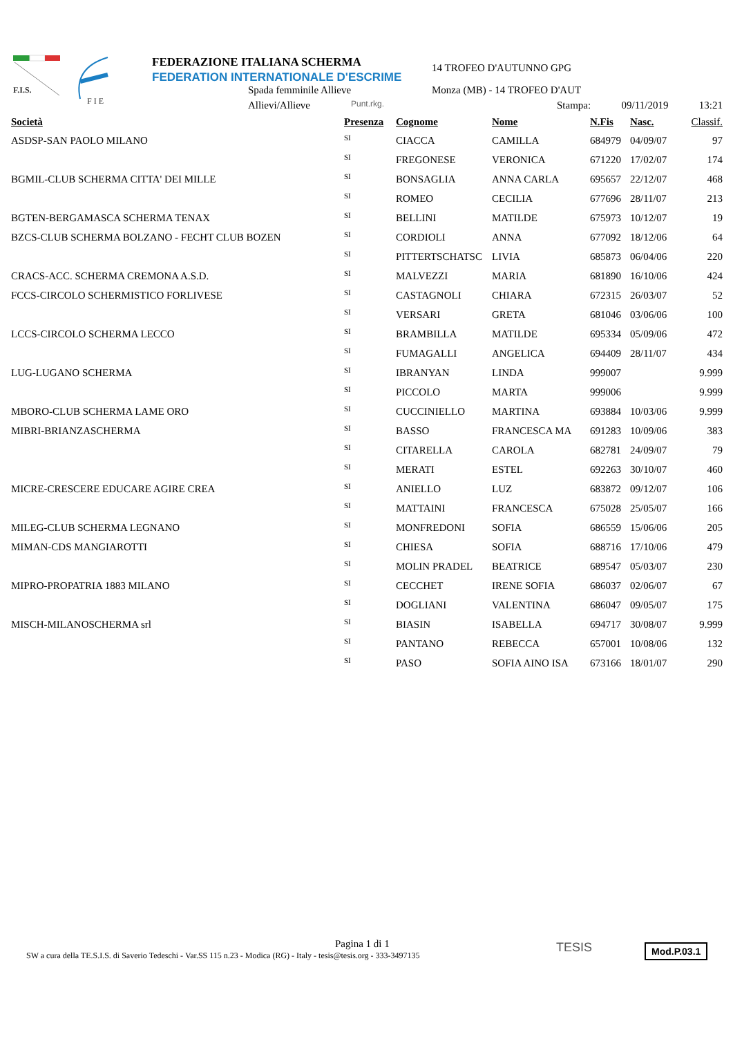F.I.S.
F I E
FEDERAZIONE ITALIANA SCHERMA
FEDERATION INTERNATIONALE D'ESCRIME
Spada femminile Allieve
Allievi/Allieve Punt.rkg.
14 TROFEO D'AUTUNNO GPG
Monza (MB) - 14 TROFEO D'AUT
Stampa: 09/11/2019 13:21
| Società | Presenza | Cognome | Nome | N.Fis | Nasc. | Classif. |
| --- | --- | --- | --- | --- | --- | --- |
| ASDSP-SAN PAOLO MILANO | SI | CIACCA | CAMILLA | 684979 | 04/09/07 | 97 |
| | SI | FREGONESE | VERONICA | 671220 | 17/02/07 | 174 |
| BGMIL-CLUB SCHERMA CITTA' DEI MILLE | SI | BONSAGLIA | ANNA CARLA | 695657 | 22/12/07 | 468 |
| | SI | ROMEO | CECILIA | 677696 | 28/11/07 | 213 |
| BGTEN-BERGAMASCA SCHERMA TENAX | SI | BELLINI | MATILDE | 675973 | 10/12/07 | 19 |
| BZCS-CLUB SCHERMA BOLZANO - FECHT CLUB BOZEN | SI | CORDIOLI | ANNA | 677092 | 18/12/06 | 64 |
| | SI | PITTERTSCHATSC | LIVIA | 685873 | 06/04/06 | 220 |
| CRACS-ACC. SCHERMA CREMONA A.S.D. | SI | MALVEZZI | MARIA | 681890 | 16/10/06 | 424 |
| FCCS-CIRCOLO SCHERMISTICO FORLIVESE | SI | CASTAGNOLI | CHIARA | 672315 | 26/03/07 | 52 |
| | SI | VERSARI | GRETA | 681046 | 03/06/06 | 100 |
| LCCS-CIRCOLO SCHERMA LECCO | SI | BRAMBILLA | MATILDE | 695334 | 05/09/06 | 472 |
| | SI | FUMAGALLI | ANGELICA | 694409 | 28/11/07 | 434 |
| LUG-LUGANO SCHERMA | SI | IBRANYAN | LINDA | 999007 | | 9.999 |
| | SI | PICCOLO | MARTA | 999006 | | 9.999 |
| MBORO-CLUB SCHERMA LAME ORO | SI | CUCCINIELLO | MARTINA | 693884 | 10/03/06 | 9.999 |
| MIBRI-BRIANZASCHERMA | SI | BASSO | FRANCESCA MA | 691283 | 10/09/06 | 383 |
| | SI | CITARELLA | CAROLA | 682781 | 24/09/07 | 79 |
| | SI | MERATI | ESTEL | 692263 | 30/10/07 | 460 |
| MICRE-CRESCERE EDUCARE AGIRE CREA | SI | ANIELLO | LUZ | 683872 | 09/12/07 | 106 |
| | SI | MATTAINI | FRANCESCA | 675028 | 25/05/07 | 166 |
| MILEG-CLUB SCHERMA LEGNANO | SI | MONFREDONI | SOFIA | 686559 | 15/06/06 | 205 |
| MIMAN-CDS MANGIAROTTI | SI | CHIESA | SOFIA | 688716 | 17/10/06 | 479 |
| | SI | MOLIN PRADEL | BEATRICE | 689547 | 05/03/07 | 230 |
| MIPRO-PROPATRIA 1883 MILANO | SI | CECCHET | IRENE SOFIA | 686037 | 02/06/07 | 67 |
| | SI | DOGLIANI | VALENTINA | 686047 | 09/05/07 | 175 |
| MISCH-MILANOSCHERMA srl | SI | BIASIN | ISABELLA | 694717 | 30/08/07 | 9.999 |
| | SI | PANTANO | REBECCA | 657001 | 10/08/06 | 132 |
| | SI | PASO | SOFIA AINO ISA | 673166 | 18/01/07 | 290 |
Pagina 1 di 1
SW a cura della TE.S.I.S. di Saverio Tedeschi - Var.SS 115 n.23 - Modica (RG) - Italy - tesis@tesis.org - 333-3497135
TESIS Mod.P.03.1